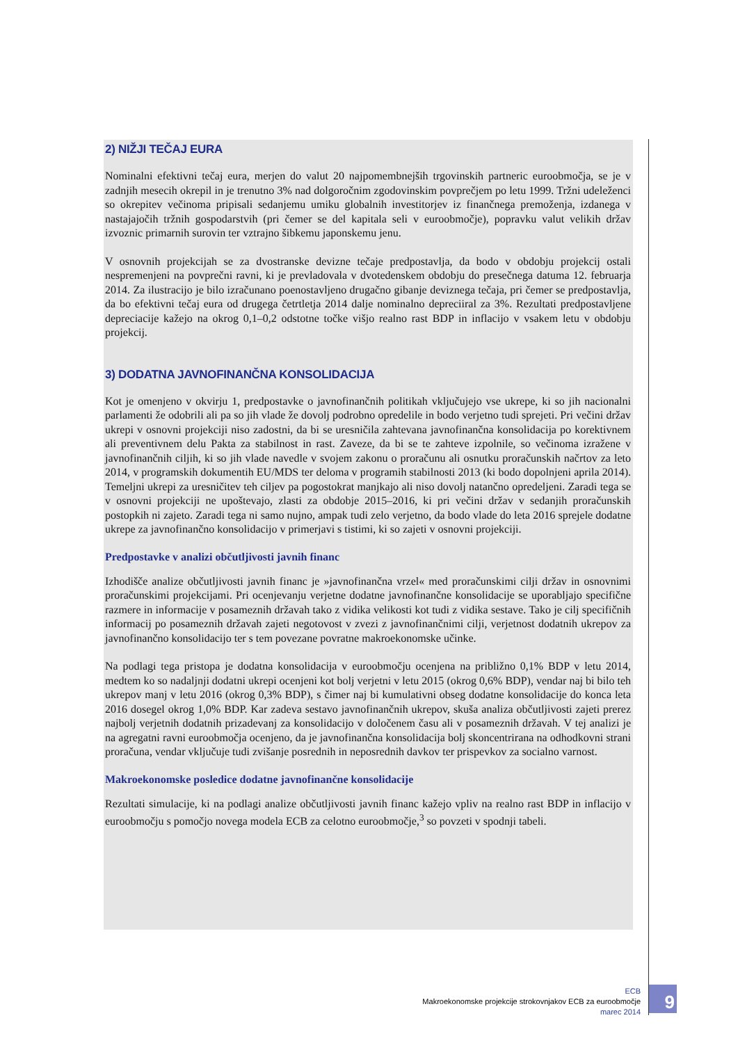2) NIŽJI TEČAJ EURA
Nominalni efektivni tečaj eura, merjen do valut 20 najpomembnejših trgovinskih partneric euroobmočja, se je v zadnjih mesecih okrepil in je trenutno 3% nad dolgoročnim zgodovinskim povprečjem po letu 1999. Tržni udeleženci so okrepitev večinoma pripisali sedanjemu umiku globalnih investitorjev iz finančnega premoženja, izdanega v nastajajočih tržnih gospodarstvih (pri čemer se del kapitala seli v euroobmočje), popravku valut velikih držav izvoznic primarnih surovin ter vztrajno šibkemu japonskemu jenu.
V osnovnih projekcijah se za dvostranske devizne tečaje predpostavlja, da bodo v obdobju projekcij ostali nespremenjeni na povprečni ravni, ki je prevladovala v dvotedenskem obdobju do presečnega datuma 12. februarja 2014. Za ilustracijo je bilo izračunano poenostavljeno drugačno gibanje deviznega tečaja, pri čemer se predpostavlja, da bo efektivni tečaj eura od drugega četrtletja 2014 dalje nominalno depreciiral za 3%. Rezultati predpostavljene depreciacije kažejo na okrog 0,1–0,2 odstotne točke višjo realno rast BDP in inflacijo v vsakem letu v obdobju projekcij.
3) DODATNA JAVNOFINANČNA KONSOLIDACIJA
Kot je omenjeno v okvirju 1, predpostavke o javnofinančnih politikah vključujejo vse ukrepe, ki so jih nacionalni parlamenti že odobrili ali pa so jih vlade že dovolj podrobno opredelile in bodo verjetno tudi sprejeti. Pri večini držav ukrepi v osnovni projekciji niso zadostni, da bi se uresničila zahtevana javnofinančna konsolidacija po korektivnem ali preventivnem delu Pakta za stabilnost in rast. Zaveze, da bi se te zahteve izpolnile, so večinoma izražene v javnofinančnih ciljih, ki so jih vlade navedle v svojem zakonu o proračunu ali osnutku proračunskih načrtov za leto 2014, v programskih dokumentih EU/MDS ter deloma v programih stabilnosti 2013 (ki bodo dopolnjeni aprila 2014). Temeljni ukrepi za uresničitev teh ciljev pa pogostokrat manjkajo ali niso dovolj natančno opredeljeni. Zaradi tega se v osnovni projekciji ne upoštevajo, zlasti za obdobje 2015–2016, ki pri večini držav v sedanjih proračunskih postopkih ni zajeto. Zaradi tega ni samo nujno, ampak tudi zelo verjetno, da bodo vlade do leta 2016 sprejele dodatne ukrepe za javnofinančno konsolidacijo v primerjavi s tistimi, ki so zajeti v osnovni projekciji.
Predpostavke v analizi občutljivosti javnih financ
Izhodišče analize občutljivosti javnih financ je »javnofinančna vrzel« med proračunskimi cilji držav in osnovnimi proračunskimi projekcijami. Pri ocenjevanju verjetne dodatne javnofinančne konsolidacije se uporabljajo specifične razmere in informacije v posameznih državah tako z vidika velikosti kot tudi z vidika sestave. Tako je cilj specifičnih informacij po posameznih državah zajeti negotovost v zvezi z javnofinančnimi cilji, verjetnost dodatnih ukrepov za javnofinančno konsolidacijo ter s tem povezane povratne makroekonomske učinke.
Na podlagi tega pristopa je dodatna konsolidacija v euroobmočju ocenjena na približno 0,1% BDP v letu 2014, medtem ko so nadaljnji dodatni ukrepi ocenjeni kot bolj verjetni v letu 2015 (okrog 0,6% BDP), vendar naj bi bilo teh ukrepov manj v letu 2016 (okrog 0,3% BDP), s čimer naj bi kumulativni obseg dodatne konsolidacije do konca leta 2016 dosegel okrog 1,0% BDP. Kar zadeva sestavo javnofinančnih ukrepov, skuša analiza občutljivosti zajeti prerez najbolj verjetnih dodatnih prizadevanj za konsolidacijo v določenem času ali v posameznih državah. V tej analizi je na agregatni ravni euroobmočja ocenjeno, da je javnofinančna konsolidacija bolj skoncentrirana na odhodkovni strani proračuna, vendar vključuje tudi zvišanje posrednih in neposrednih davkov ter prispevkov za socialno varnost.
Makroekonomske posledice dodatne javnofinančne konsolidacije
Rezultati simulacije, ki na podlagi analize občutljivosti javnih financ kažejo vpliv na realno rast BDP in inflacijo v euroobmočju s pomočjo novega modela ECB za celotno euroobmočje,<sup>3</sup> so povzeti v spodnji tabeli.
ECB
Makroekonomske projekcije strokovnjakov ECB za euroobmočje
marec 2014
9